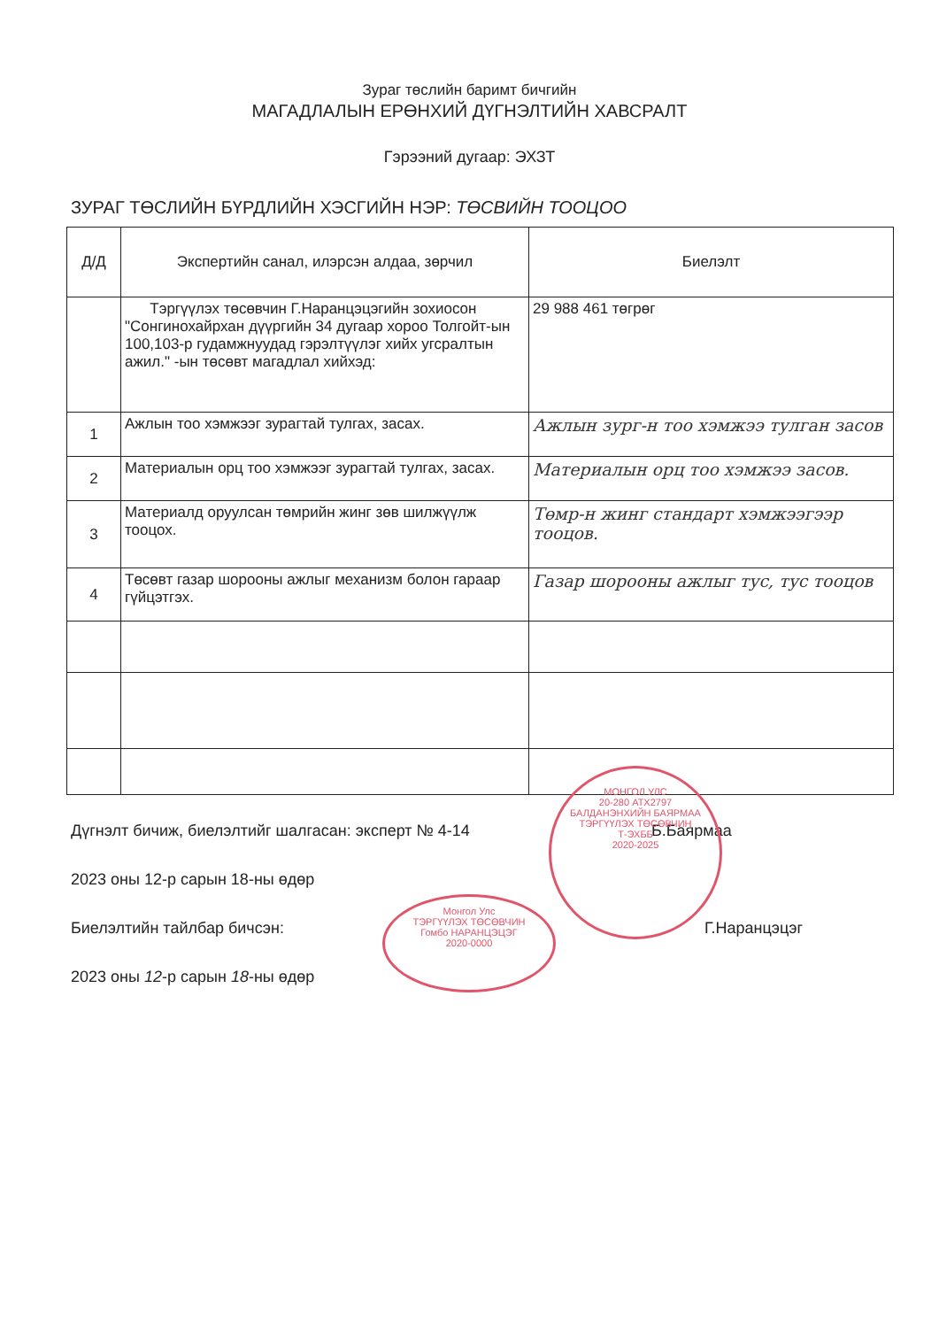Зураг төслийн баримт бичгийн
МАГАДЛАЛЫН ЕРӨНХИЙ ДҮГНЭЛТИЙН ХАВСРАЛТ
Гэрээний дугаар: ЭХЗТ
ЗУРАГ ТӨСЛИЙН БҮРДЛИЙН ХЭСГИЙН НЭР: ТӨСВИЙН ТООЦОО
| Д/Д | Экспертийн санал, илэрсэн алдаа, зөрчил | Биелэлт |
| --- | --- | --- |
| | Тэргүүлэх төсөвчин Г.Наранцэцэгийн зохиосон "Сонгинохайрхан дүүргийн 34 дугаар хороо Толгойт-ын 100,103-р гудамжнуудад гэрэлтүүлэг хийх угсралтын ажил." -ын төсөвт магадлал хийхэд: | 29 988 461 төгрөг |
| 1 | Ажлын тоо хэмжээг зурагтай тулгах, засах. | Ажлын зург-н тоо хэмжээ тулган засов |
| 2 | Материалын орц тоо хэмжээг зурагтай тулгах, засах. | Материалын орц тоо хэмжээ засов. |
| 3 | Материалд оруулсан төмрийн жинг зөв шилжүүлж тооцох. | Төмр-н жинг стандарт хэмжээгээр тооцов. |
| 4 | Төсөвт газар шорооны ажлыг механизм болон гараар гүйцэтгэх. | Газар шорооны ажлыг тус, тус тооцов |
Дүгнэлт бичиж, биелэлтийг шалгасан: эксперт № 4-14 Б.Баярмаа
2023 оны 12-р сарын 18-ны өдөр
Биелэлтийн тайлбар бичсэн: Г.Наранцэцэг
2023 оны 12-р сарын 18-ны өдөр
МОНГОЛ УЛС
20-280 АТХ2797
БАЛДАНЭНХИЙН БАЯРМАА ТЭРГҮҮЛЭХ ТӨСӨВЧИН
Т-ЭХББ
2020-2025
Монгол Улс
ТЭРГҮҮЛЭХ ТӨСӨВЧИН
Гомбо НАРАНЦЭЦЭГ
2020-0000